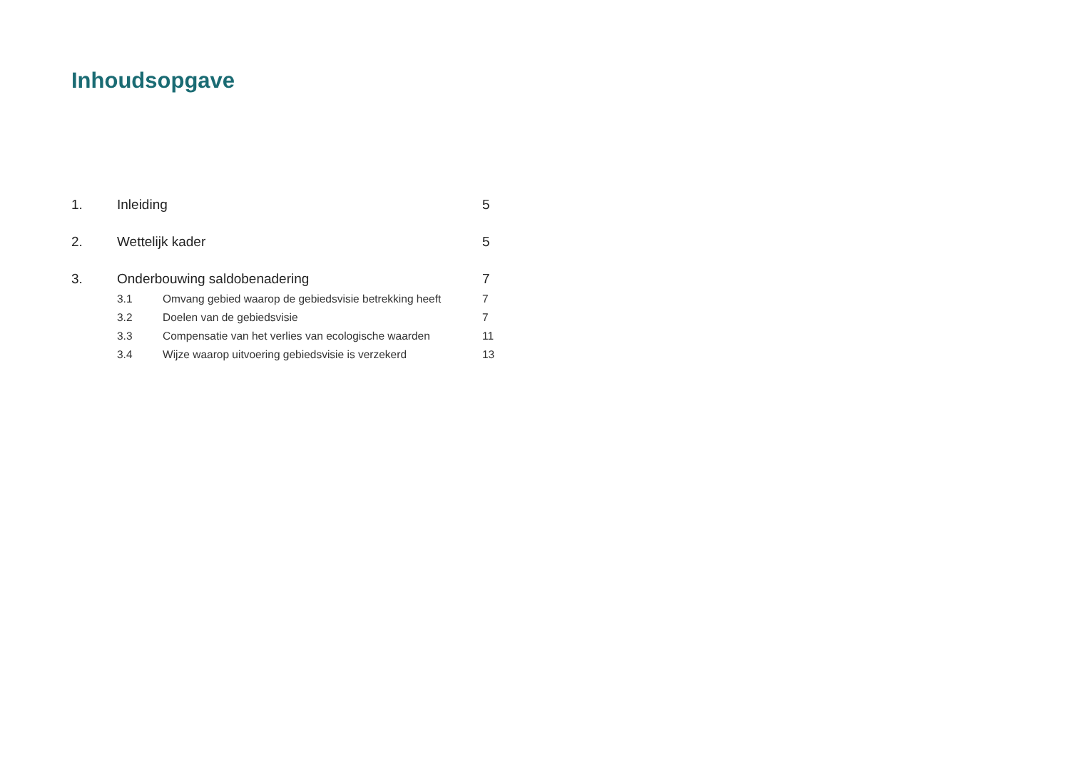Inhoudsopgave
| 1. | Inleiding | | 5 |
| 2. | Wettelijk kader | | 5 |
| 3. | Onderbouwing saldobenadering | | 7 |
| | 3.1 | Omvang gebied waarop de gebiedsvisie betrekking heeft | 7 |
| | 3.2 | Doelen van de gebiedsvisie | 7 |
| | 3.3 | Compensatie van het verlies van ecologische waarden | 11 |
| | 3.4 | Wijze waarop uitvoering gebiedsvisie is verzekerd | 13 |